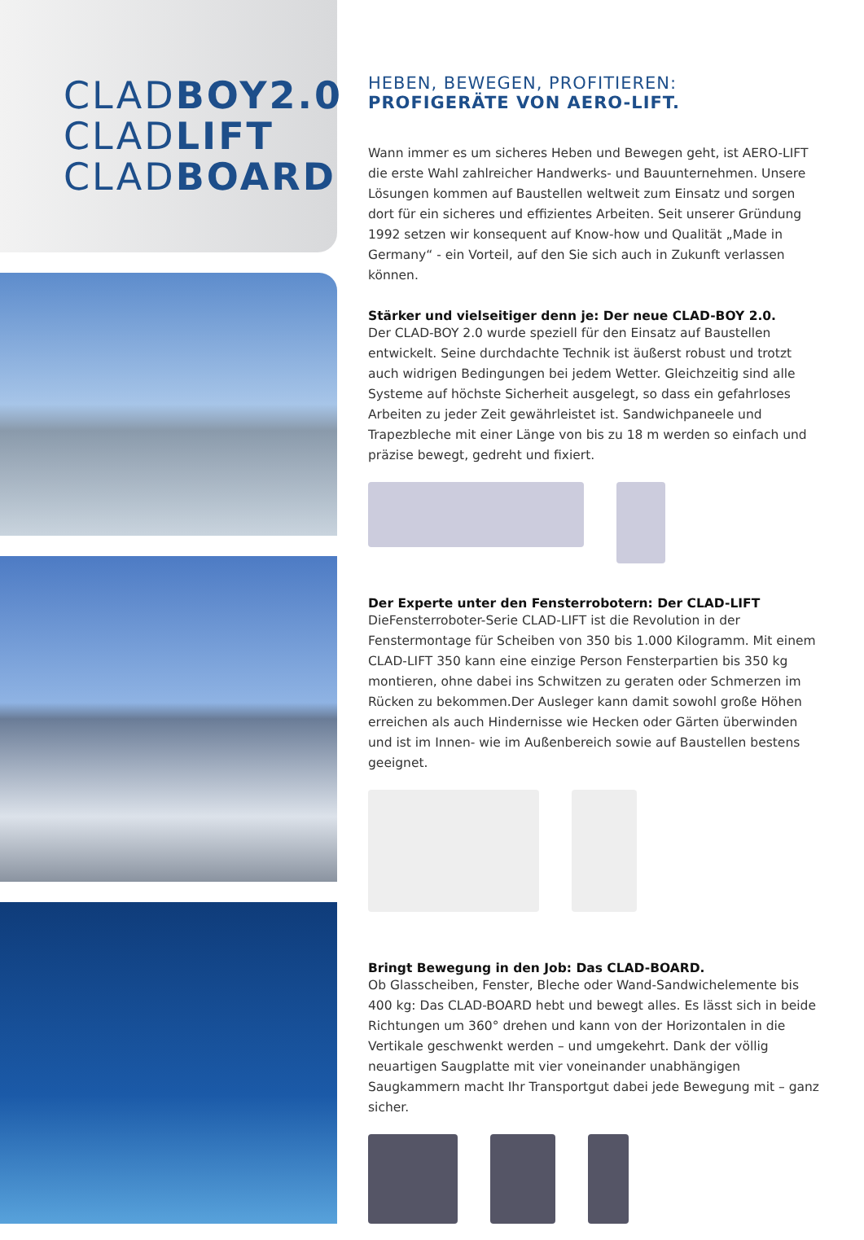CLADBOY2.0
CLADLIFT
CLADBOARD
HEBEN, BEWEGEN, PROFITIEREN:
PROFIGERÄTE VON AERO-LIFT.
Wann immer es um sicheres Heben und Bewegen geht, ist AERO-LIFT die erste Wahl zahlreicher Handwerks- und Bauunternehmen. Unsere Lösungen kommen auf Baustellen weltweit zum Einsatz und sorgen dort für ein sicheres und effizientes Arbeiten. Seit unserer Gründung 1992 setzen wir konsequent auf Know-how und Qualität „Made in Germany“ - ein Vorteil, auf den Sie sich auch in Zukunft verlassen können.
Stärker und vielseitiger denn je: Der neue CLAD-BOY 2.0.
Der CLAD-BOY 2.0 wurde speziell für den Einsatz auf Baustellen entwickelt. Seine durchdachte Technik ist äußerst robust und trotzt auch widrigen Bedingungen bei jedem Wetter. Gleichzeitig sind alle Systeme auf höchste Sicherheit ausgelegt, so dass ein gefahrloses Arbeiten zu jeder Zeit gewährleistet ist. Sandwichpaneele und Trapezbleche mit einer Länge von bis zu 18 m werden so einfach und präzise bewegt, gedreht und fixiert.
Der Experte unter den Fensterrobotern: Der CLAD-LIFT
DieFensterroboter-Serie CLAD-LIFT ist die Revolution in der Fenstermontage für Scheiben von 350 bis 1.000 Kilogramm. Mit einem CLAD-LIFT 350 kann eine einzige Person Fensterpartien bis 350 kg montieren, ohne dabei ins Schwitzen zu geraten oder Schmerzen im Rücken zu bekommen.Der Ausleger kann damit sowohl große Höhen erreichen als auch Hindernisse wie Hecken oder Gärten überwinden und ist im Innen- wie im Außenbereich sowie auf Baustellen bestens geeignet.
Bringt Bewegung in den Job: Das CLAD-BOARD.
Ob Glasscheiben, Fenster, Bleche oder Wand-Sandwichelemente bis 400 kg: Das CLAD-BOARD hebt und bewegt alles. Es lässt sich in beide Richtungen um 360° drehen und kann von der Horizontalen in die Vertikale geschwenkt werden – und umgekehrt. Dank der völlig neuartigen Saugplatte mit vier voneinander unabhängigen Saugkammern macht Ihr Transportgut dabei jede Bewegung mit – ganz sicher.